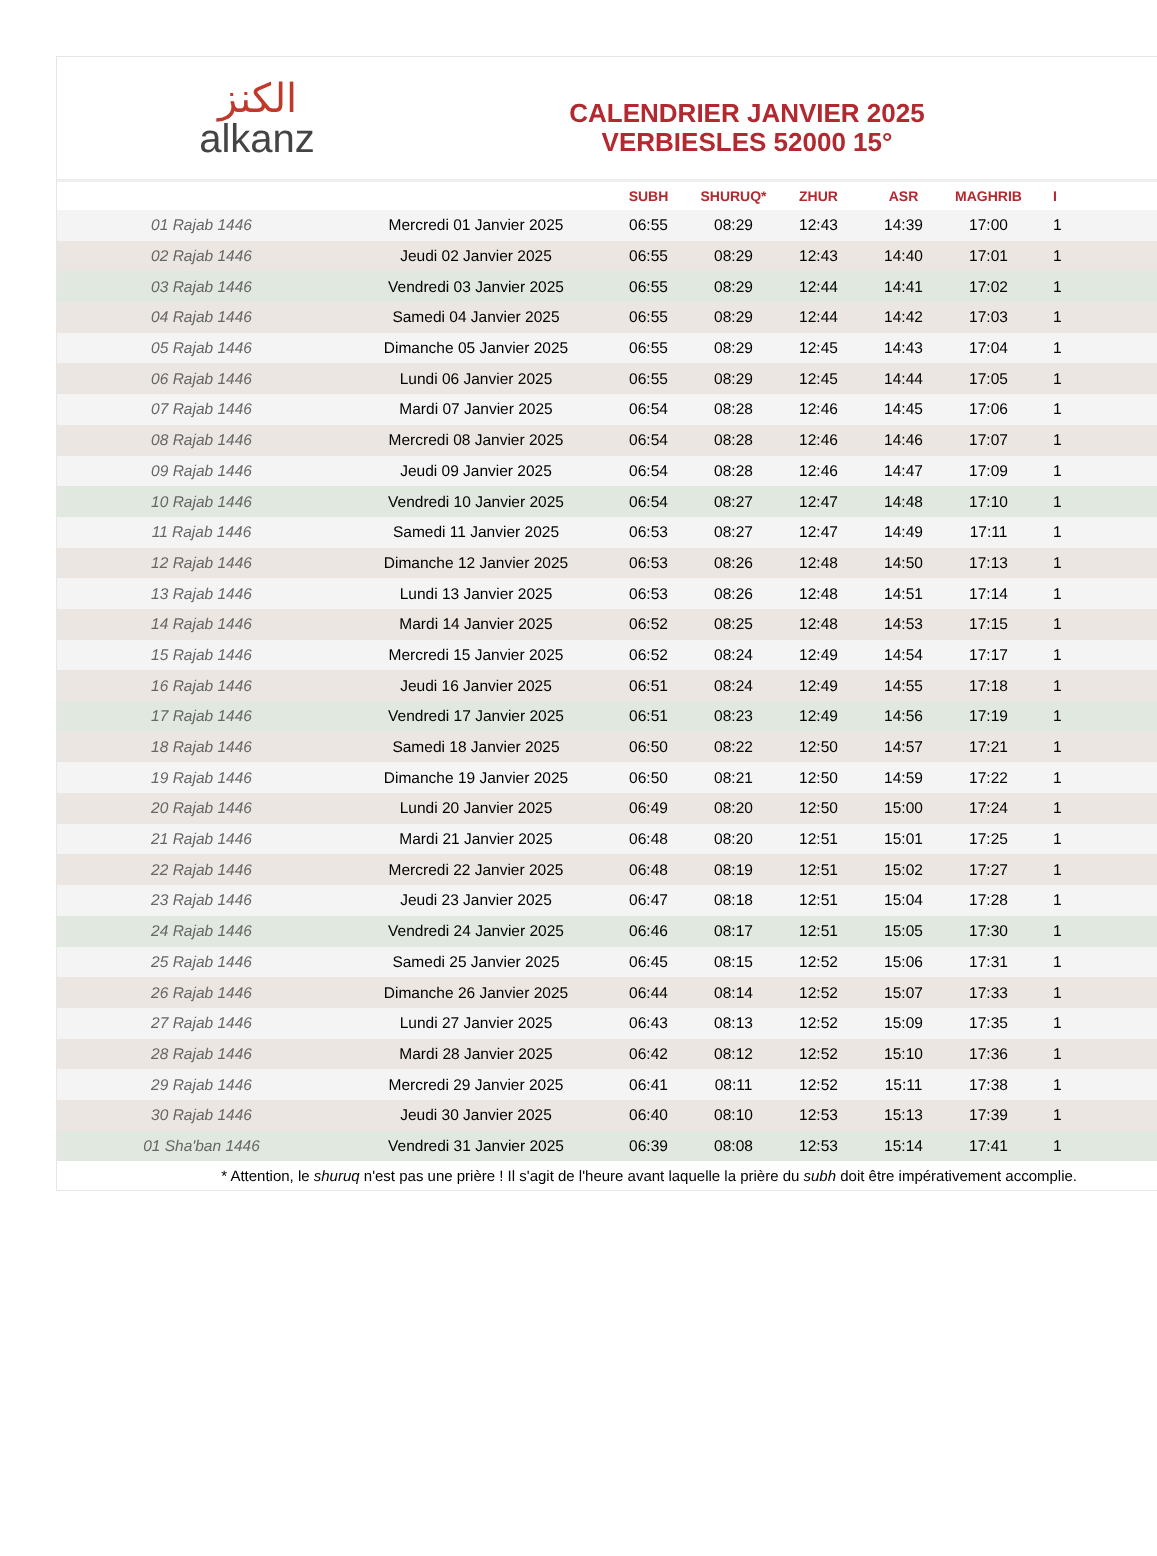الكنز
alkanz
CALENDRIER JANVIER 2025
VERBIESLES 52000 15°
| | | SUBH | SHURUQ* | ZHUR | ASR | MAGHRIB | I |
| --- | --- | --- | --- | --- | --- | --- | --- |
| 01 Rajab 1446 | Mercredi 01 Janvier 2025 | 06:55 | 08:29 | 12:43 | 14:39 | 17:00 | 1 |
| 02 Rajab 1446 | Jeudi 02 Janvier 2025 | 06:55 | 08:29 | 12:43 | 14:40 | 17:01 | 1 |
| 03 Rajab 1446 | Vendredi 03 Janvier 2025 | 06:55 | 08:29 | 12:44 | 14:41 | 17:02 | 1 |
| 04 Rajab 1446 | Samedi 04 Janvier 2025 | 06:55 | 08:29 | 12:44 | 14:42 | 17:03 | 1 |
| 05 Rajab 1446 | Dimanche 05 Janvier 2025 | 06:55 | 08:29 | 12:45 | 14:43 | 17:04 | 1 |
| 06 Rajab 1446 | Lundi 06 Janvier 2025 | 06:55 | 08:29 | 12:45 | 14:44 | 17:05 | 1 |
| 07 Rajab 1446 | Mardi 07 Janvier 2025 | 06:54 | 08:28 | 12:46 | 14:45 | 17:06 | 1 |
| 08 Rajab 1446 | Mercredi 08 Janvier 2025 | 06:54 | 08:28 | 12:46 | 14:46 | 17:07 | 1 |
| 09 Rajab 1446 | Jeudi 09 Janvier 2025 | 06:54 | 08:28 | 12:46 | 14:47 | 17:09 | 1 |
| 10 Rajab 1446 | Vendredi 10 Janvier 2025 | 06:54 | 08:27 | 12:47 | 14:48 | 17:10 | 1 |
| 11 Rajab 1446 | Samedi 11 Janvier 2025 | 06:53 | 08:27 | 12:47 | 14:49 | 17:11 | 1 |
| 12 Rajab 1446 | Dimanche 12 Janvier 2025 | 06:53 | 08:26 | 12:48 | 14:50 | 17:13 | 1 |
| 13 Rajab 1446 | Lundi 13 Janvier 2025 | 06:53 | 08:26 | 12:48 | 14:51 | 17:14 | 1 |
| 14 Rajab 1446 | Mardi 14 Janvier 2025 | 06:52 | 08:25 | 12:48 | 14:53 | 17:15 | 1 |
| 15 Rajab 1446 | Mercredi 15 Janvier 2025 | 06:52 | 08:24 | 12:49 | 14:54 | 17:17 | 1 |
| 16 Rajab 1446 | Jeudi 16 Janvier 2025 | 06:51 | 08:24 | 12:49 | 14:55 | 17:18 | 1 |
| 17 Rajab 1446 | Vendredi 17 Janvier 2025 | 06:51 | 08:23 | 12:49 | 14:56 | 17:19 | 1 |
| 18 Rajab 1446 | Samedi 18 Janvier 2025 | 06:50 | 08:22 | 12:50 | 14:57 | 17:21 | 1 |
| 19 Rajab 1446 | Dimanche 19 Janvier 2025 | 06:50 | 08:21 | 12:50 | 14:59 | 17:22 | 1 |
| 20 Rajab 1446 | Lundi 20 Janvier 2025 | 06:49 | 08:20 | 12:50 | 15:00 | 17:24 | 1 |
| 21 Rajab 1446 | Mardi 21 Janvier 2025 | 06:48 | 08:20 | 12:51 | 15:01 | 17:25 | 1 |
| 22 Rajab 1446 | Mercredi 22 Janvier 2025 | 06:48 | 08:19 | 12:51 | 15:02 | 17:27 | 1 |
| 23 Rajab 1446 | Jeudi 23 Janvier 2025 | 06:47 | 08:18 | 12:51 | 15:04 | 17:28 | 1 |
| 24 Rajab 1446 | Vendredi 24 Janvier 2025 | 06:46 | 08:17 | 12:51 | 15:05 | 17:30 | 1 |
| 25 Rajab 1446 | Samedi 25 Janvier 2025 | 06:45 | 08:15 | 12:52 | 15:06 | 17:31 | 1 |
| 26 Rajab 1446 | Dimanche 26 Janvier 2025 | 06:44 | 08:14 | 12:52 | 15:07 | 17:33 | 1 |
| 27 Rajab 1446 | Lundi 27 Janvier 2025 | 06:43 | 08:13 | 12:52 | 15:09 | 17:35 | 1 |
| 28 Rajab 1446 | Mardi 28 Janvier 2025 | 06:42 | 08:12 | 12:52 | 15:10 | 17:36 | 1 |
| 29 Rajab 1446 | Mercredi 29 Janvier 2025 | 06:41 | 08:11 | 12:52 | 15:11 | 17:38 | 1 |
| 30 Rajab 1446 | Jeudi 30 Janvier 2025 | 06:40 | 08:10 | 12:53 | 15:13 | 17:39 | 1 |
| 01 Sha'ban 1446 | Vendredi 31 Janvier 2025 | 06:39 | 08:08 | 12:53 | 15:14 | 17:41 | 1 |
* Attention, le shuruq n'est pas une prière ! Il s'agit de l'heure avant laquelle la prière du subh doit être impérativement accomplie.